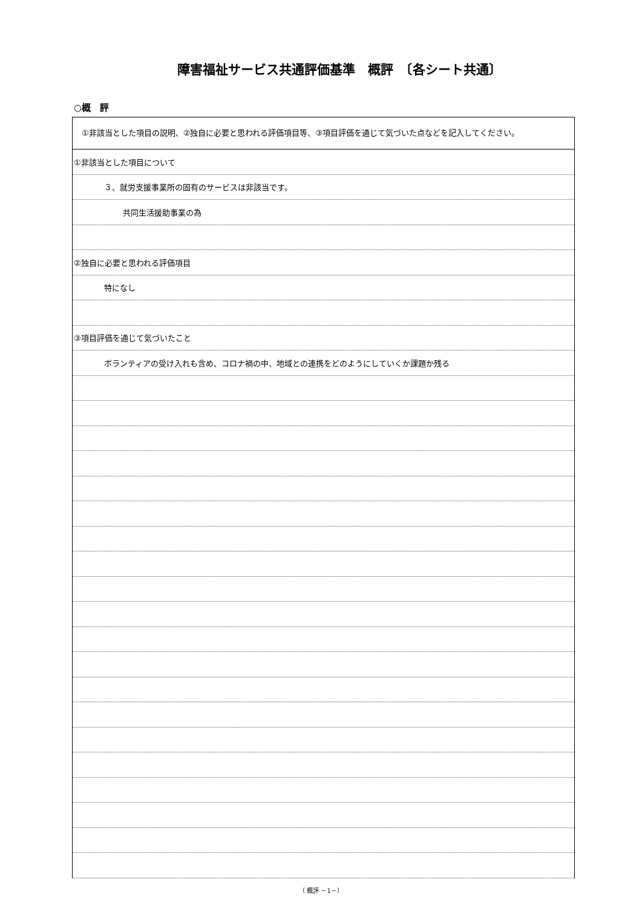障害福祉サービス共通評価基準　概評　〔各シート共通〕
○概　評
| ①非該当とした項目の説明、②独自に必要と思われる評価項目等、③項目評価を通じて気づいた点などを記入してください。 |
| ①非該当とした項目について |
| ３、就労支援事業所の固有のサービスは非該当です。 |
| 共同生活援助事業の為 |
| ②独自に必要と思われる評価項目 |
| 特になし |
| ③項目評価を通じて気づいたこと |
| ボランティアの受け入れも含め、コロナ禍の中、地域との連携をどのようにしていくか課題か残る |
（ 概評 －1－）